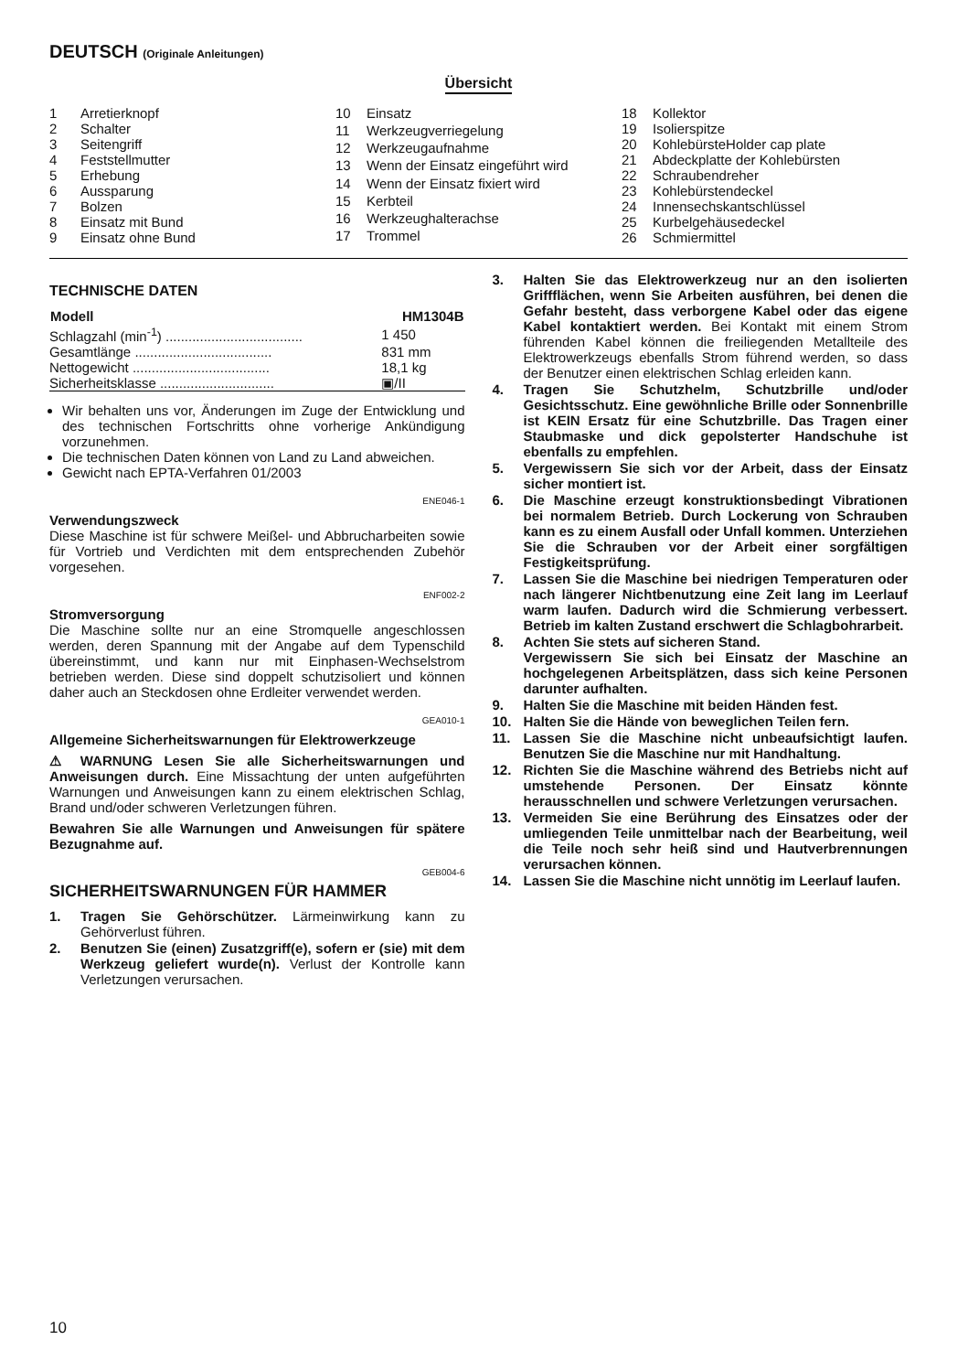DEUTSCH (Originale Anleitungen)
Übersicht
| 1 | Arretierknopf |
| 2 | Schalter |
| 3 | Seitengriff |
| 4 | Feststellmutter |
| 5 | Erhebung |
| 6 | Aussparung |
| 7 | Bolzen |
| 8 | Einsatz mit Bund |
| 9 | Einsatz ohne Bund |
| 10 | Einsatz |
| 11 | Werkzeugverriegelung |
| 12 | Werkzeugaufnahme |
| 13 | Wenn der Einsatz eingeführt wird |
| 14 | Wenn der Einsatz fixiert wird |
| 15 | Kerbteil |
| 16 | Werkzeughalterachse |
| 17 | Trommel |
| 18 | Kollektor |
| 19 | Isolierspitze |
| 20 | KohlebürsteHolder cap plate |
| 21 | Abdeckplatte der Kohlebürsten |
| 22 | Schraubendreher |
| 23 | Kohlebürstendeckel |
| 24 | Innensechskantschlüssel |
| 25 | Kurbelgehäusedeckel |
| 26 | Schmiermittel |
TECHNISCHE DATEN
| Modell | HM1304B |
| --- | --- |
| Schlagzahl (min<sup>-1</sup>) .................................... | 1 450 |
| Gesamtlänge .................................... | 831 mm |
| Nettogewicht .................................... | 18,1 kg |
| Sicherheitsklasse .............................. | ▣/II |
Wir behalten uns vor, Änderungen im Zuge der Entwicklung und des technischen Fortschritts ohne vorherige Ankündigung vorzunehmen.
Die technischen Daten können von Land zu Land abweichen.
Gewicht nach EPTA-Verfahren 01/2003
ENE046-1
Verwendungszweck
Diese Maschine ist für schwere Meißel- und Abbrucharbeiten sowie für Vortrieb und Verdichten mit dem entsprechenden Zubehör vorgesehen.
ENF002-2
Stromversorgung
Die Maschine sollte nur an eine Stromquelle angeschlossen werden, deren Spannung mit der Angabe auf dem Typenschild übereinstimmt, und kann nur mit Einphasen-Wechselstrom betrieben werden. Diese sind doppelt schutzisoliert und können daher auch an Steckdosen ohne Erdleiter verwendet werden.
GEA010-1
Allgemeine Sicherheitswarnungen für Elektrowerkzeuge
⚠ WARNUNG Lesen Sie alle Sicherheitswarnungen und Anweisungen durch. Eine Missachtung der unten aufgeführten Warnungen und Anweisungen kann zu einem elektrischen Schlag, Brand und/oder schweren Verletzungen führen.
Bewahren Sie alle Warnungen und Anweisungen für spätere Bezugnahme auf.
GEB004-6
SICHERHEITSWARNUNGEN FÜR HAMMER
1. Tragen Sie Gehörschützer. Lärmeinwirkung kann zu Gehörverlust führen.
2. Benutzen Sie (einen) Zusatzgriff(e), sofern er (sie) mit dem Werkzeug geliefert wurde(n). Verlust der Kontrolle kann Verletzungen verursachen.
3. Halten Sie das Elektrowerkzeug nur an den isolierten Griffflächen, wenn Sie Arbeiten ausführen, bei denen die Gefahr besteht, dass verborgene Kabel oder das eigene Kabel kontaktiert werden. Bei Kontakt mit einem Strom führenden Kabel können die freiliegenden Metallteile des Elektrowerkzeugs ebenfalls Strom führend werden, so dass der Benutzer einen elektrischen Schlag erleiden kann.
4. Tragen Sie Schutzhelm, Schutzbrille und/oder Gesichtsschutz. Eine gewöhnliche Brille oder Sonnenbrille ist KEIN Ersatz für eine Schutzbrille. Das Tragen einer Staubmaske und dick gepolsterter Handschuhe ist ebenfalls zu empfehlen.
5. Vergewissern Sie sich vor der Arbeit, dass der Einsatz sicher montiert ist.
6. Die Maschine erzeugt konstruktionsbedingt Vibrationen bei normalem Betrieb. Durch Lockerung von Schrauben kann es zu einem Ausfall oder Unfall kommen. Unterziehen Sie die Schrauben vor der Arbeit einer sorgfältigen Festigkeitsprüfung.
7. Lassen Sie die Maschine bei niedrigen Temperaturen oder nach längerer Nichtbenutzung eine Zeit lang im Leerlauf warm laufen. Dadurch wird die Schmierung verbessert. Betrieb im kalten Zustand erschwert die Schlagbohrarbeit.
8. Achten Sie stets auf sicheren Stand.
Vergewissern Sie sich bei Einsatz der Maschine an hochgelegenen Arbeitsplätzen, dass sich keine Personen darunter aufhalten.
9. Halten Sie die Maschine mit beiden Händen fest.
10. Halten Sie die Hände von beweglichen Teilen fern.
11. Lassen Sie die Maschine nicht unbeaufsichtigt laufen. Benutzen Sie die Maschine nur mit Handhaltung.
12. Richten Sie die Maschine während des Betriebs nicht auf umstehende Personen. Der Einsatz könnte herausschnellen und schwere Verletzungen verursachen.
13. Vermeiden Sie eine Berührung des Einsatzes oder der umliegenden Teile unmittelbar nach der Bearbeitung, weil die Teile noch sehr heiß sind und Hautverbrennungen verursachen können.
14. Lassen Sie die Maschine nicht unnötig im Leerlauf laufen.
10